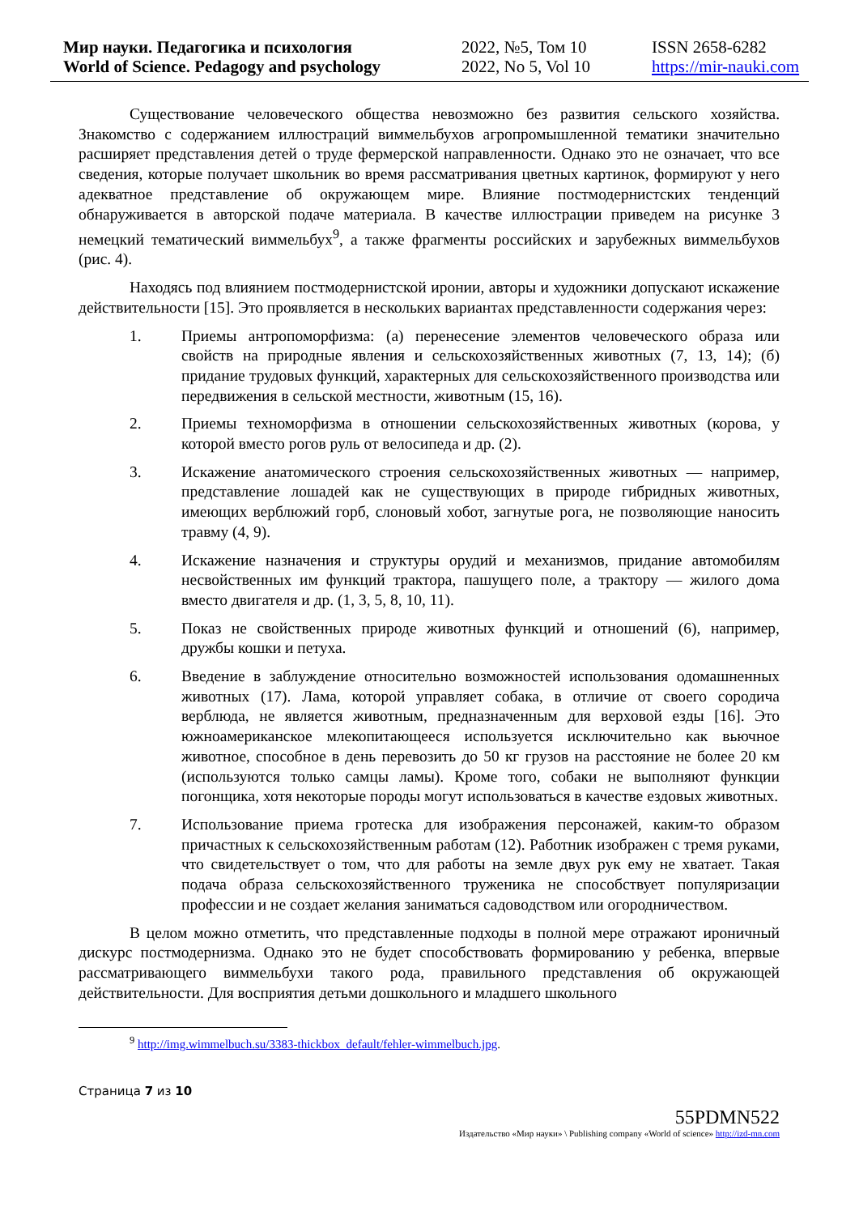Мир науки. Педагогика и психология
World of Science. Pedagogy and psychology
2022, №5, Том 10
2022, No 5, Vol 10
ISSN 2658-6282
https://mir-nauki.com
Существование человеческого общества невозможно без развития сельского хозяйства. Знакомство с содержанием иллюстраций виммельбухов агропромышленной тематики значительно расширяет представления детей о труде фермерской направленности. Однако это не означает, что все сведения, которые получает школьник во время рассматривания цветных картинок, формируют у него адекватное представление об окружающем мире. Влияние постмодернистских тенденций обнаруживается в авторской подаче материала. В качестве иллюстрации приведем на рисунке 3 немецкий тематический виммельбух<sup>9</sup>, а также фрагменты российских и зарубежных виммельбухов (рис. 4).
Находясь под влиянием постмодернистской иронии, авторы и художники допускают искажение действительности [15]. Это проявляется в нескольких вариантах представленности содержания через:
1. Приемы антропоморфизма: (а) перенесение элементов человеческого образа или свойств на природные явления и сельскохозяйственных животных (7, 13, 14); (б) придание трудовых функций, характерных для сельскохозяйственного производства или передвижения в сельской местности, животным (15, 16).
2. Приемы техноморфизма в отношении сельскохозяйственных животных (корова, у которой вместо рогов руль от велосипеда и др. (2).
3. Искажение анатомического строения сельскохозяйственных животных — например, представление лошадей как не существующих в природе гибридных животных, имеющих верблюжий горб, слоновый хобот, загнутые рога, не позволяющие наносить травму (4, 9).
4. Искажение назначения и структуры орудий и механизмов, придание автомобилям несвойственных им функций трактора, пашущего поле, а трактору — жилого дома вместо двигателя и др. (1, 3, 5, 8, 10, 11).
5. Показ не свойственных природе животных функций и отношений (6), например, дружбы кошки и петуха.
6. Введение в заблуждение относительно возможностей использования одомашненных животных (17). Лама, которой управляет собака, в отличие от своего сородича верблюда, не является животным, предназначенным для верховой езды [16]. Это южноамериканское млекопитающееся используется исключительно как вьючное животное, способное в день перевозить до 50 кг грузов на расстояние не более 20 км (используются только самцы ламы). Кроме того, собаки не выполняют функции погонщика, хотя некоторые породы могут использоваться в качестве ездовых животных.
7. Использование приема гротеска для изображения персонажей, каким-то образом причастных к сельскохозяйственным работам (12). Работник изображен с тремя руками, что свидетельствует о том, что для работы на земле двух рук ему не хватает. Такая подача образа сельскохозяйственного труженика не способствует популяризации профессии и не создает желания заниматься садоводством или огородничеством.
В целом можно отметить, что представленные подходы в полной мере отражают ироничный дискурс постмодернизма. Однако это не будет способствовать формированию у ребенка, впервые рассматривающего виммельбухи такого рода, правильного представления об окружающей действительности. Для восприятия детьми дошкольного и младшего школьного
<sup>9</sup> http://img.wimmelbuch.su/3383-thickbox_default/fehler-wimmelbuch.jpg.
Страница 7 из 10
55PDMN522
Издательство «Мир науки» \ Publishing company «World of science» http://izd-mn.com